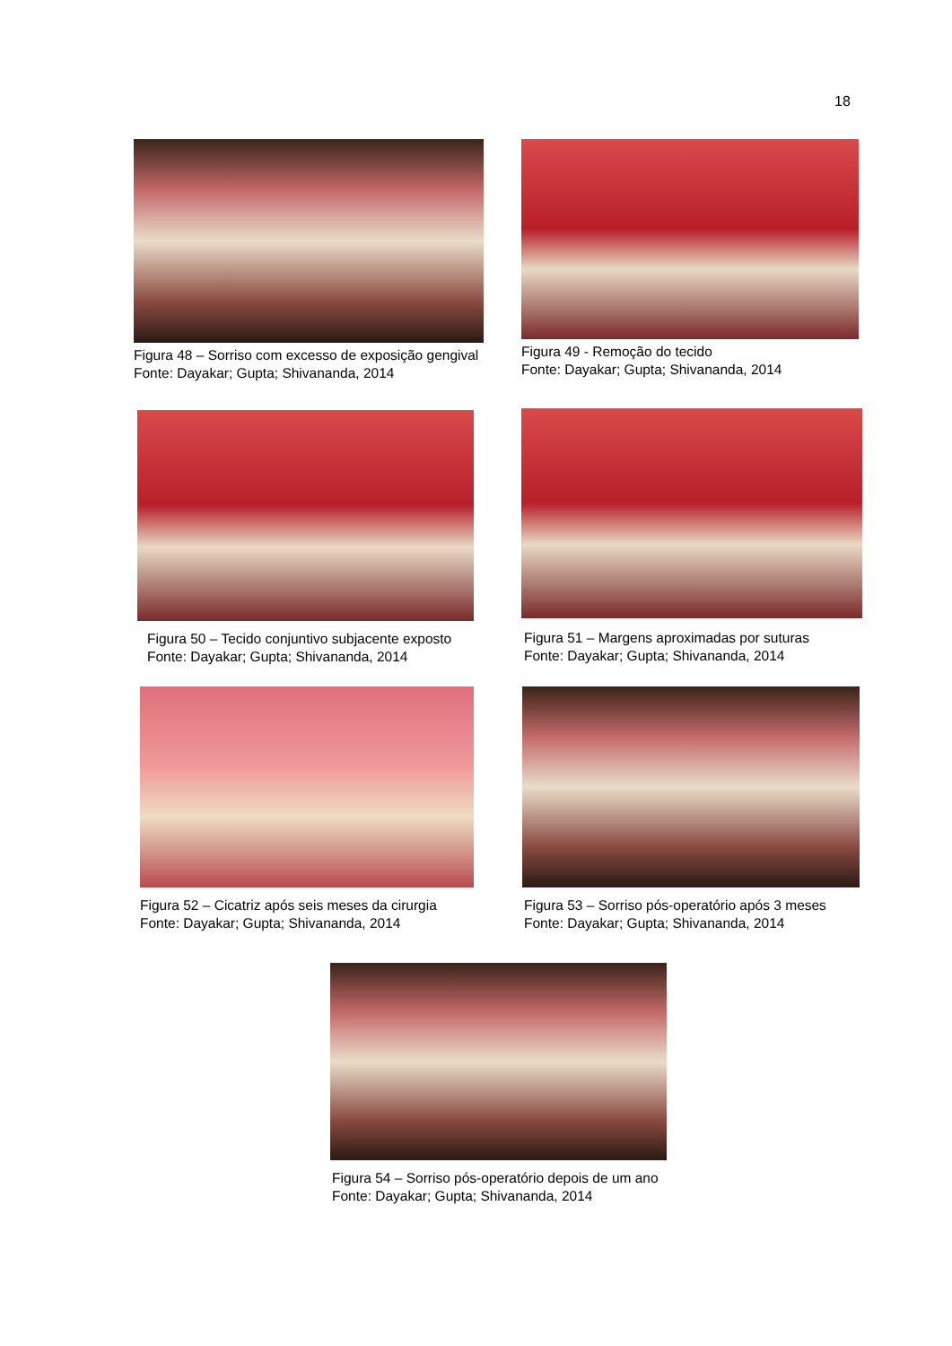18
Figura 48 – Sorriso com excesso de exposição gengival
Fonte: Dayakar; Gupta; Shivananda, 2014
Figura 49 - Remoção do tecido
Fonte: Dayakar; Gupta; Shivananda, 2014
Figura 50 – Tecido conjuntivo subjacente exposto
Fonte: Dayakar; Gupta; Shivananda, 2014
Figura 51 – Margens aproximadas por suturas
Fonte: Dayakar; Gupta; Shivananda, 2014
Figura 52 – Cicatriz após seis meses da cirurgia
Fonte: Dayakar; Gupta; Shivananda, 2014
Figura 53 – Sorriso pós-operatório após 3 meses
Fonte: Dayakar; Gupta; Shivananda, 2014
Figura 54 – Sorriso pós-operatório depois de um ano
Fonte: Dayakar; Gupta; Shivananda, 2014